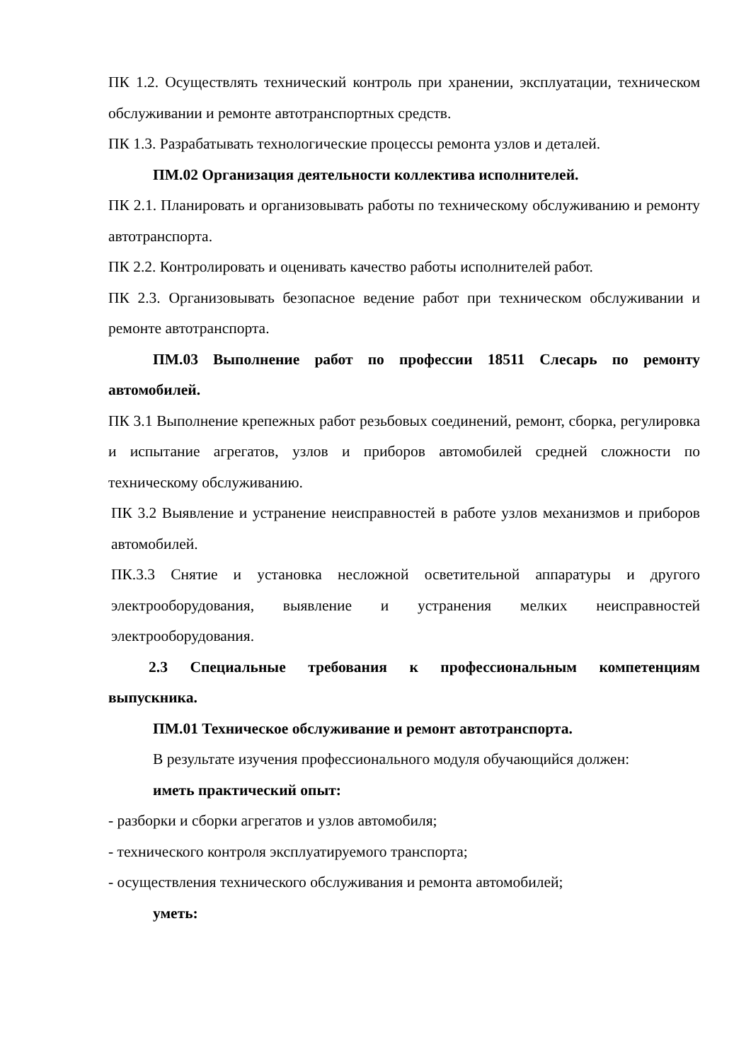ПК 1.2. Осуществлять технический контроль при хранении, эксплуатации, техническом обслуживании и ремонте автотранспортных средств.
ПК 1.3. Разрабатывать технологические процессы ремонта узлов и деталей.
ПМ.02 Организация деятельности коллектива исполнителей.
ПК 2.1. Планировать и организовывать работы по техническому обслуживанию и ремонту автотранспорта.
ПК 2.2. Контролировать и оценивать качество работы исполнителей работ.
ПК 2.3. Организовывать безопасное ведение работ при техническом обслуживании и ремонте автотранспорта.
ПМ.03 Выполнение работ по профессии 18511 Слесарь по ремонту автомобилей.
ПК 3.1 Выполнение крепежных работ резьбовых соединений, ремонт, сборка, регулировка и испытание агрегатов, узлов и приборов автомобилей средней сложности по техническому обслуживанию.
ПК 3.2 Выявление и устранение неисправностей в работе узлов механизмов и приборов автомобилей.
ПК.3.3 Снятие и установка несложной осветительной аппаратуры и другого электрооборудования, выявление и устранения мелких неисправностей электрооборудования.
2.3 Специальные требования к профессиональным компетенциям выпускника.
ПМ.01 Техническое обслуживание и ремонт автотранспорта.
В результате изучения профессионального модуля обучающийся должен:
иметь практический опыт:
- разборки и сборки агрегатов и узлов автомобиля;
- технического контроля эксплуатируемого транспорта;
- осуществления технического обслуживания и ремонта автомобилей;
уметь: